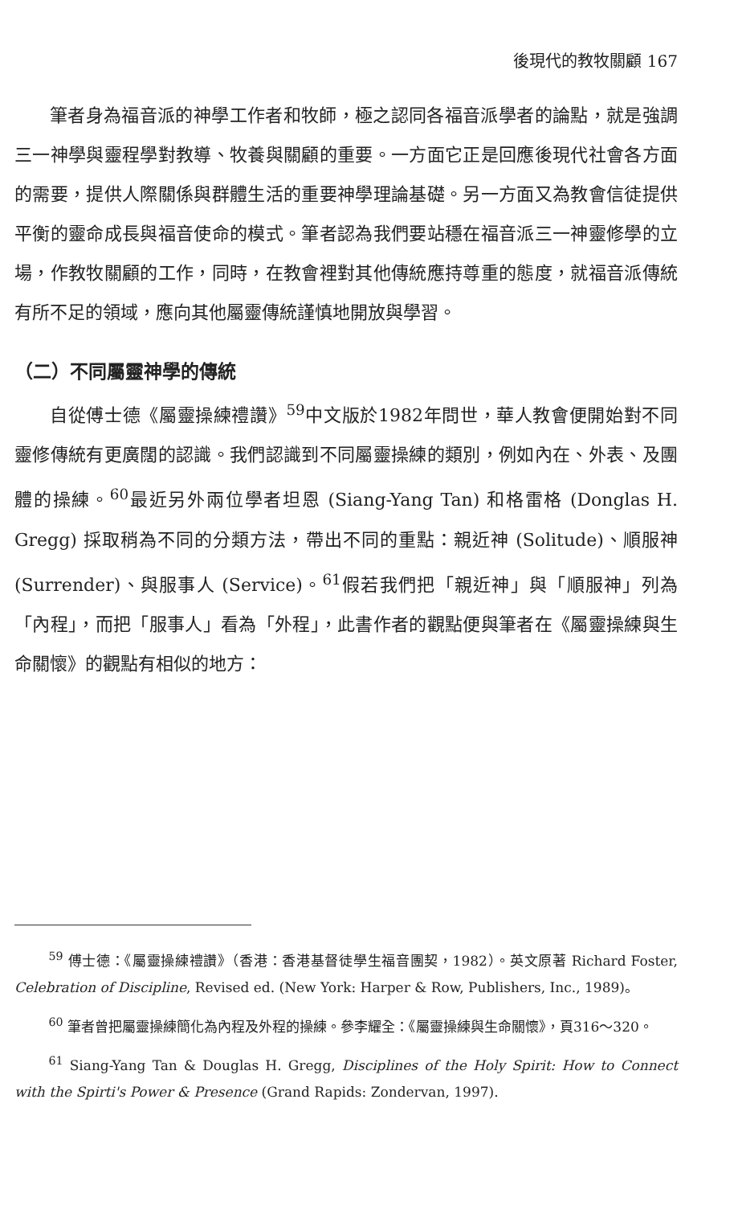後現代的教牧關顧 167
筆者身為福音派的神學工作者和牧師，極之認同各福音派學者的論點，就是強調三一神學與靈程學對教導、牧養與關顧的重要。一方面它正是回應後現代社會各方面的需要，提供人際關係與群體生活的重要神學理論基礎。另一方面又為教會信徒提供平衡的靈命成長與福音使命的模式。筆者認為我們要站穩在福音派三一神靈修學的立場，作教牧關顧的工作，同時，在教會裡對其他傳統應持尊重的態度，就福音派傳統有所不足的領域，應向其他屬靈傳統謹慎地開放與學習。
（二）不同屬靈神學的傳統
自從傅士德《屬靈操練禮讚》<sup>59</sup>中文版於1982年問世，華人教會便開始對不同靈修傳統有更廣闊的認識。我們認識到不同屬靈操練的類別，例如內在、外表、及團體的操練。<sup>60</sup>最近另外兩位學者坦恩 (Siang-Yang Tan) 和格雷格 (Donglas H. Gregg) 採取稍為不同的分類方法，帶出不同的重點：親近神 (Solitude)、順服神 (Surrender)、與服事人 (Service)。<sup>61</sup>假若我們把「親近神」與「順服神」列為「內程」，而把「服事人」看為「外程」，此書作者的觀點便與筆者在《屬靈操練與生命關懷》的觀點有相似的地方：
<sup>59</sup> 傅士德：《屬靈操練禮讚》（香港：香港基督徒學生福音團契，1982）。英文原著 Richard Foster, Celebration of Discipline, Revised ed. (New York: Harper & Row, Publishers, Inc., 1989)。
<sup>60</sup> 筆者曾把屬靈操練簡化為內程及外程的操練。參李耀全：《屬靈操練與生命關懷》，頁316～320。
<sup>61</sup> Siang-Yang Tan & Douglas H. Gregg, Disciplines of the Holy Spirit: How to Connect with the Spirti's Power & Presence (Grand Rapids: Zondervan, 1997).